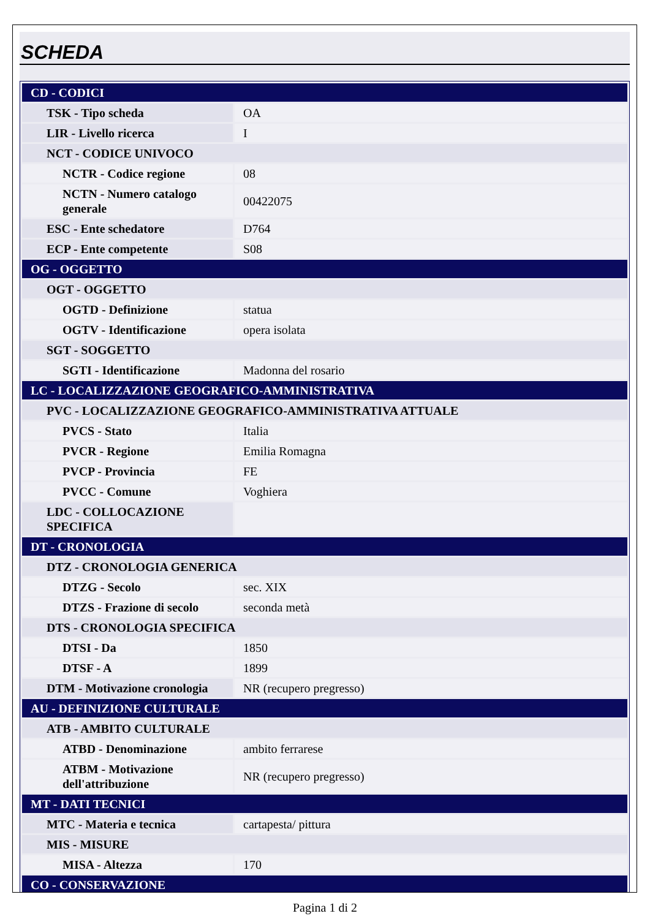SCHEDA
| CD - CODICI | |
| TSK - Tipo scheda | OA |
| LIR - Livello ricerca | I |
| NCT - CODICE UNIVOCO | |
| NCTR - Codice regione | 08 |
| NCTN - Numero catalogo generale | 00422075 |
| ESC - Ente schedatore | D764 |
| ECP - Ente competente | S08 |
| OG - OGGETTO | |
| OGT - OGGETTO | |
| OGTD - Definizione | statua |
| OGTV - Identificazione | opera isolata |
| SGT - SOGGETTO | |
| SGTI - Identificazione | Madonna del rosario |
| LC - LOCALIZZAZIONE GEOGRAFICO-AMMINISTRATIVA | |
| PVC - LOCALIZZAZIONE GEOGRAFICO-AMMINISTRATIVA ATTUALE | |
| PVCS - Stato | Italia |
| PVCR - Regione | Emilia Romagna |
| PVCP - Provincia | FE |
| PVCC - Comune | Voghiera |
| LDC - COLLOCAZIONE SPECIFICA | |
| DT - CRONOLOGIA | |
| DTZ - CRONOLOGIA GENERICA | |
| DTZG - Secolo | sec. XIX |
| DTZS - Frazione di secolo | seconda metà |
| DTS - CRONOLOGIA SPECIFICA | |
| DTSI - Da | 1850 |
| DTSF - A | 1899 |
| DTM - Motivazione cronologia | NR (recupero pregresso) |
| AU - DEFINIZIONE CULTURALE | |
| ATB - AMBITO CULTURALE | |
| ATBD - Denominazione | ambito ferrarese |
| ATBM - Motivazione dell'attribuzione | NR (recupero pregresso) |
| MT - DATI TECNICI | |
| MTC - Materia e tecnica | cartapesta/ pittura |
| MIS - MISURE | |
| MISA - Altezza | 170 |
| CO - CONSERVAZIONE | |
Pagina 1 di 2